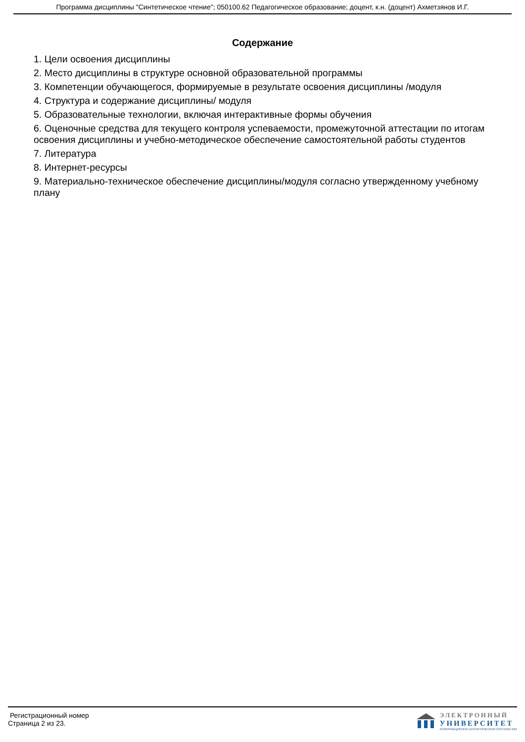Программа дисциплины "Синтетическое чтение"; 050100.62 Педагогическое образование; доцент, к.н. (доцент) Ахметзянов И.Г.
Содержание
1. Цели освоения дисциплины
2. Место дисциплины в структуре основной образовательной программы
3. Компетенции обучающегося, формируемые в результате освоения дисциплины /модуля
4. Структура и содержание дисциплины/ модуля
5. Образовательные технологии, включая интерактивные формы обучения
6. Оценочные средства для текущего контроля успеваемости, промежуточной аттестации по итогам освоения дисциплины и учебно-методическое обеспечение самостоятельной работы студентов
7. Литература
8. Интернет-ресурсы
9. Материально-техническое обеспечение дисциплины/модуля согласно утвержденному учебному плану
Регистрационный номер
Страница 2 из 23.
ЭЛЕКТРОННЫЙ
УНИВЕРСИТЕТ
ИНФОРМАЦИОННО-АНАЛИТИЧЕСКАЯ СИСТЕМА КФУ